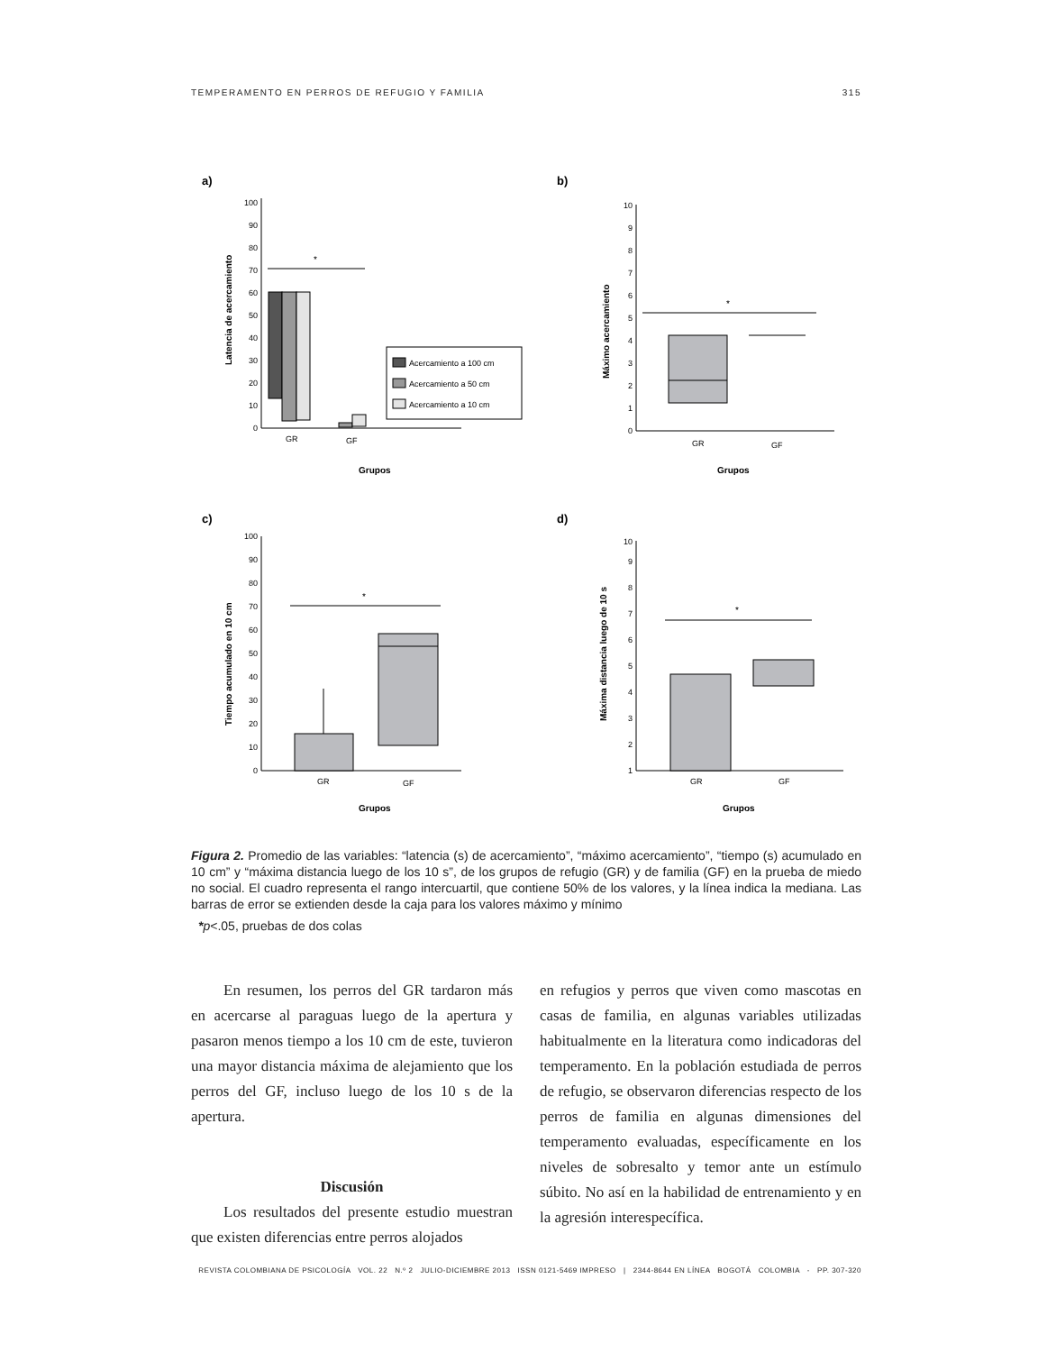TEMPERAMENTO EN PERROS DE REFUGIO Y FAMILIA 315
a)
0
10
20
30
40
50
60
70
80
90
100
Latencia de acercamiento
*
GR
GF
Acercamiento a 100 cm
Acercamiento a 50 cm
Acercamiento a 10 cm
Grupos
b)
0
1
2
3
4
5
6
7
8
9
10
Máximo acercamiento
*
GR
GF
Grupos
c)
0
10
20
30
40
50
60
70
80
90
100
Tiempo acumulado en 10 cm
*
GR
GF
Grupos
d)
1
2
3
4
5
6
7
8
9
10
Máxima distancia luego de 10 s
*
GR
GF
Grupos
Figura 2. Promedio de las variables: “latencia (s) de acercamiento”, “máximo acercamiento”, “tiempo (s) acumulado en 10 cm” y “máxima distancia luego de los 10 s”, de los grupos de refugio (GR) y de familia (GF) en la prueba de miedo no social. El cuadro representa el rango intercuartil, que contiene 50% de los valores, y la línea indica la mediana. Las barras de error se extienden desde la caja para los valores máximo y mínimo
*p<.05, pruebas de dos colas
En resumen, los perros del GR tardaron más en acercarse al paraguas luego de la apertura y pasaron menos tiempo a los 10 cm de este, tuvieron una mayor distancia máxima de alejamiento que los perros del GF, incluso luego de los 10 s de la apertura.
Discusión
Los resultados del presente estudio muestran que existen diferencias entre perros alojados
en refugios y perros que viven como mascotas en casas de familia, en algunas variables utilizadas habitualmente en la literatura como indicadoras del temperamento. En la población estudiada de perros de refugio, se observaron diferencias respecto de los perros de familia en algunas dimensiones del temperamento evaluadas, específicamente en los niveles de sobresalto y temor ante un estímulo súbito. No así en la habilidad de entrenamiento y en la agresión interespecífica.
REVISTA COLOMBIANA DE PSICOLOGÍA VOL. 22 N.º 2 JULIO-DICIEMBRE 2013 ISSN 0121-5469 IMPRESO | 2344-8644 EN LÍNEA BOGOTÁ COLOMBIA - PP. 307-320